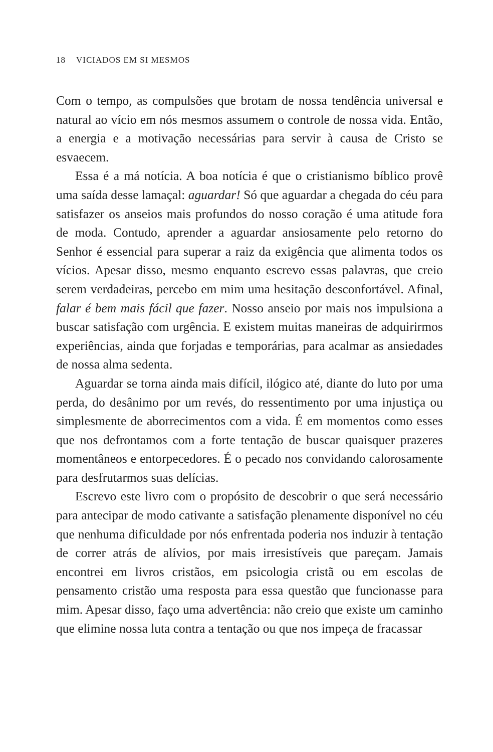18 VICIADOS EM SI MESMOS
Com o tempo, as compulsões que brotam de nossa tendência universal e natural ao vício em nós mesmos assumem o controle de nossa vida. Então, a energia e a motivação necessárias para servir à causa de Cristo se esvaecem.
Essa é a má notícia. A boa notícia é que o cristianismo bíblico provê uma saída desse lamaçal: aguardar! Só que aguardar a chegada do céu para satisfazer os anseios mais profundos do nosso coração é uma atitude fora de moda. Contudo, aprender a aguardar ansiosamente pelo retorno do Senhor é essencial para superar a raiz da exigência que alimenta todos os vícios. Apesar disso, mesmo enquanto escrevo essas palavras, que creio serem verdadeiras, percebo em mim uma hesitação desconfortável. Afinal, falar é bem mais fácil que fazer. Nosso anseio por mais nos impulsiona a buscar satisfação com urgência. E existem muitas maneiras de adquirirmos experiências, ainda que forjadas e temporárias, para acalmar as ansiedades de nossa alma sedenta.
Aguardar se torna ainda mais difícil, ilógico até, diante do luto por uma perda, do desânimo por um revés, do ressentimento por uma injustiça ou simplesmente de aborrecimentos com a vida. É em momentos como esses que nos defrontamos com a forte tentação de buscar quaisquer prazeres momentâneos e entorpecedores. É o pecado nos convidando calorosamente para desfrutarmos suas delícias.
Escrevo este livro com o propósito de descobrir o que será necessário para antecipar de modo cativante a satisfação plenamente disponível no céu que nenhuma dificuldade por nós enfrentada poderia nos induzir à tentação de correr atrás de alívios, por mais irresistíveis que pareçam. Jamais encontrei em livros cristãos, em psicologia cristã ou em escolas de pensamento cristão uma resposta para essa questão que funcionasse para mim. Apesar disso, faço uma advertência: não creio que existe um caminho que elimine nossa luta contra a tentação ou que nos impeça de fracassar